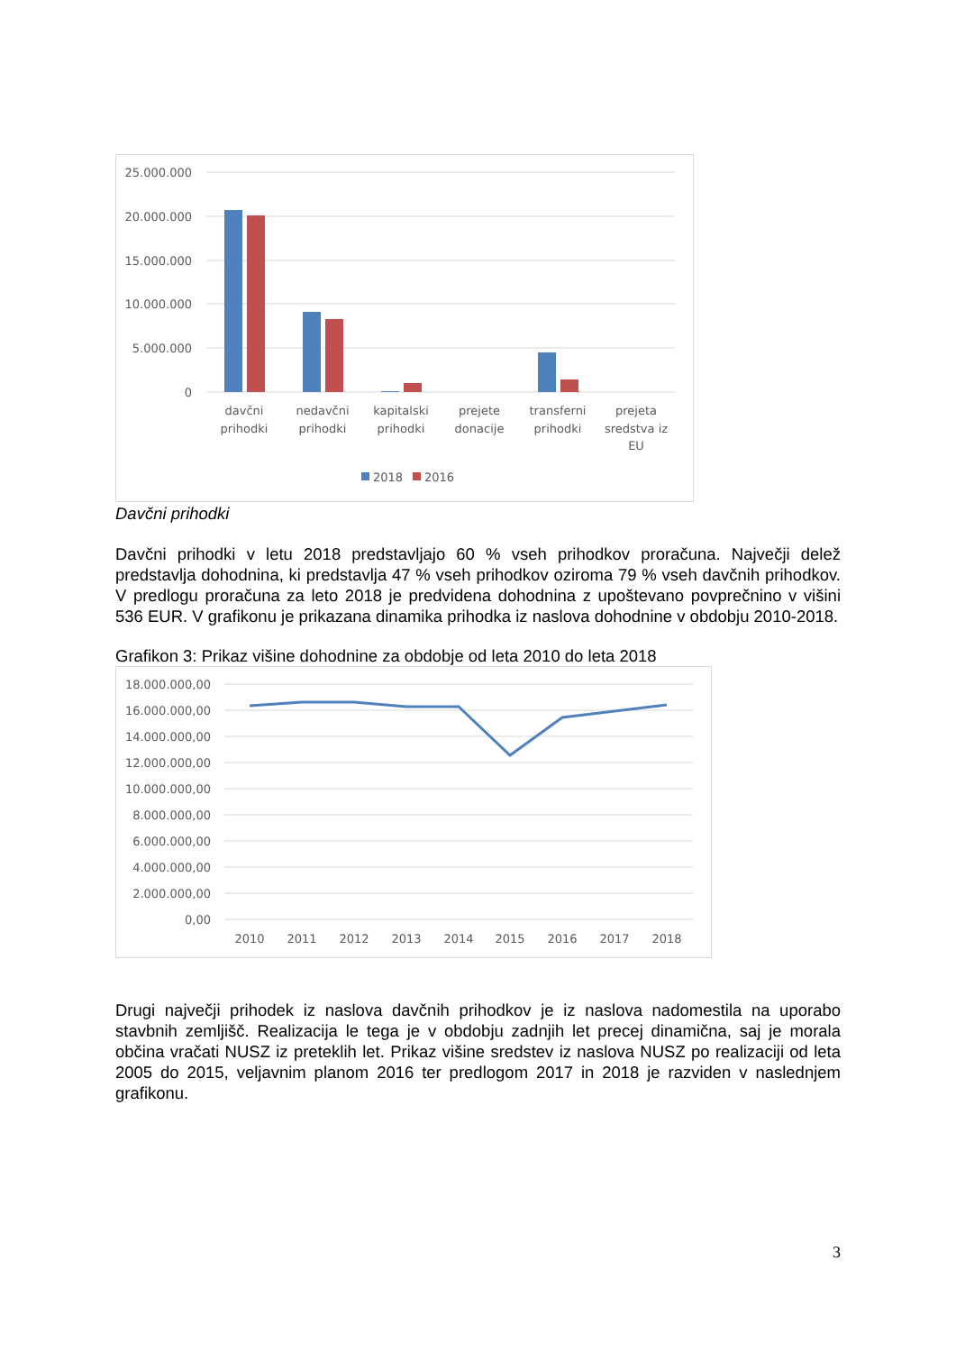25.000.000
20.000.000
15.000.000
10.000.000
5.000.000
0
davčni
prihodki
nedavčni
prihodki
kapitalski
prihodki
prejete
donacije
transferni
prihodki
prejeta
sredstva iz
EU
2018
2016
Davčni prihodki
Davčni prihodki v letu 2018 predstavljajo 60 % vseh prihodkov proračuna. Največji delež predstavlja dohodnina, ki predstavlja 47 % vseh prihodkov oziroma 79 % vseh davčnih prihodkov. V predlogu proračuna za leto 2018 je predvidena dohodnina z upoštevano povprečnino v višini 536 EUR. V grafikonu je prikazana dinamika prihodka iz naslova dohodnine v obdobju 2010-2018.
Grafikon 3: Prikaz višine dohodnine za obdobje od leta 2010 do leta 2018
18.000.000,00
16.000.000,00
14.000.000,00
12.000.000,00
10.000.000,00
8.000.000,00
6.000.000,00
4.000.000,00
2.000.000,00
0,00
2010
2011
2012
2013
2014
2015
2016
2017
2018
Drugi največji prihodek iz naslova davčnih prihodkov je iz naslova nadomestila na uporabo stavbnih zemljišč. Realizacija le tega je v obdobju zadnjih let precej dinamična, saj je morala občina vračati NUSZ iz preteklih let. Prikaz višine sredstev iz naslova NUSZ po realizaciji od leta 2005 do 2015, veljavnim planom 2016 ter predlogom 2017 in 2018 je razviden v naslednjem grafikonu.
3